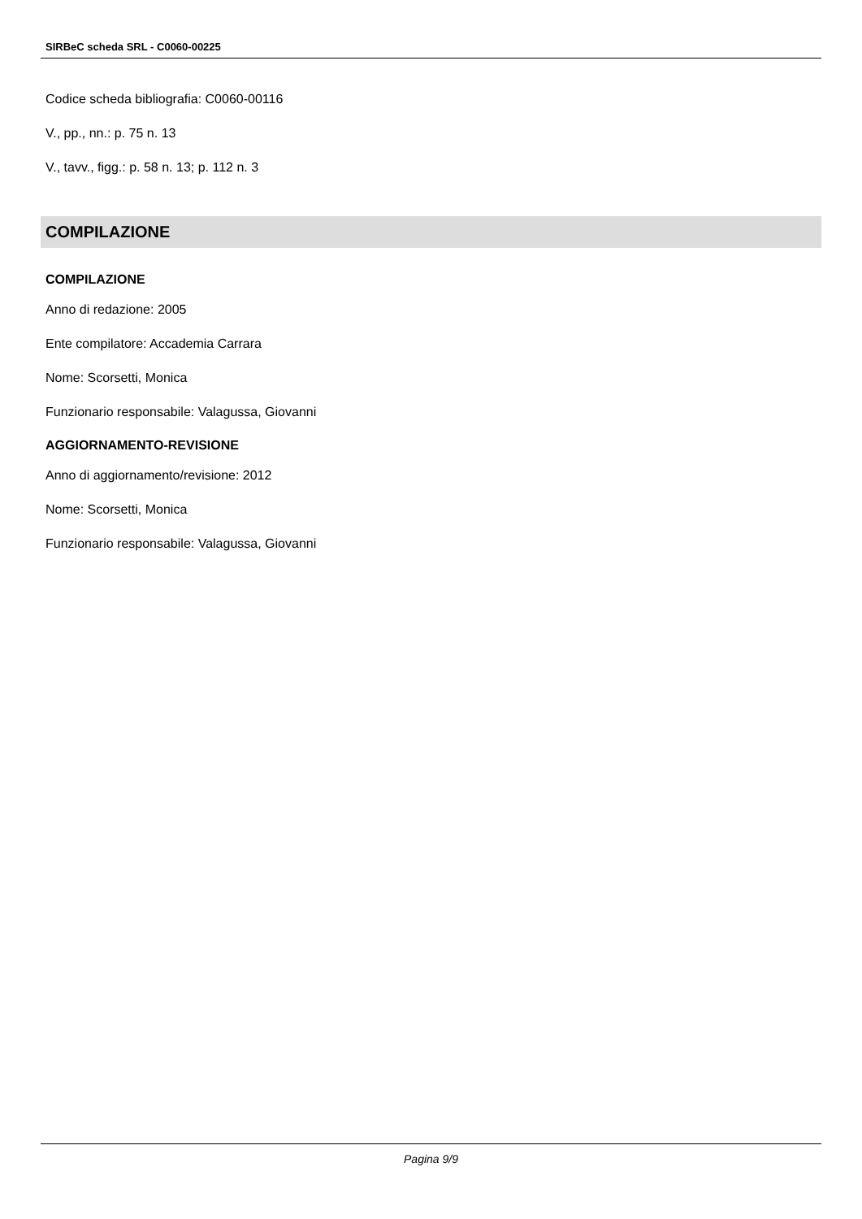SIRBeC scheda SRL - C0060-00225
Codice scheda bibliografia: C0060-00116
V., pp., nn.: p. 75 n. 13
V., tavv., figg.: p. 58 n. 13; p. 112 n. 3
COMPILAZIONE
COMPILAZIONE
Anno di redazione: 2005
Ente compilatore: Accademia Carrara
Nome: Scorsetti, Monica
Funzionario responsabile: Valagussa, Giovanni
AGGIORNAMENTO-REVISIONE
Anno di aggiornamento/revisione: 2012
Nome: Scorsetti, Monica
Funzionario responsabile: Valagussa, Giovanni
Pagina 9/9